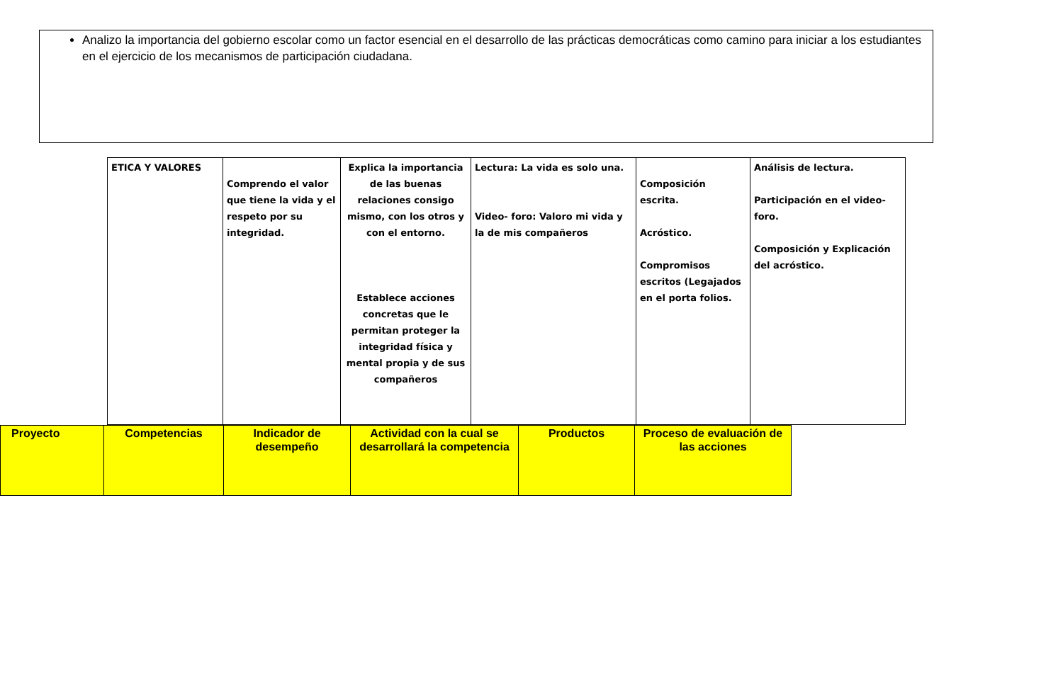Analizo la importancia del gobierno escolar como un factor esencial en el desarrollo de las prácticas democráticas como camino para iniciar a los estudiantes en el ejercicio de los mecanismos de participación ciudadana.
| ETICA Y VALORES | Comprendo el valor que tiene la vida y el respeto por su integridad. | Explica la importancia de las buenas relaciones consigo mismo, con los otros y con el entorno. Establece acciones concretas que le permitan proteger la integridad física y mental propia y de sus compañeros | Lectura: La vida es solo una. Video- foro: Valoro mi vida y la de mis compañeros | Composición escrita. Acróstico. Compromisos escritos (Legajados en el porta folios. | Análisis de lectura. Participación en el video-foro. Composición y Explicación del acróstico. |
| Proyecto | Competencias | Indicador de desempeño | Actividad con la cual se desarrollará la competencia | Productos | Proceso de evaluación de las acciones |